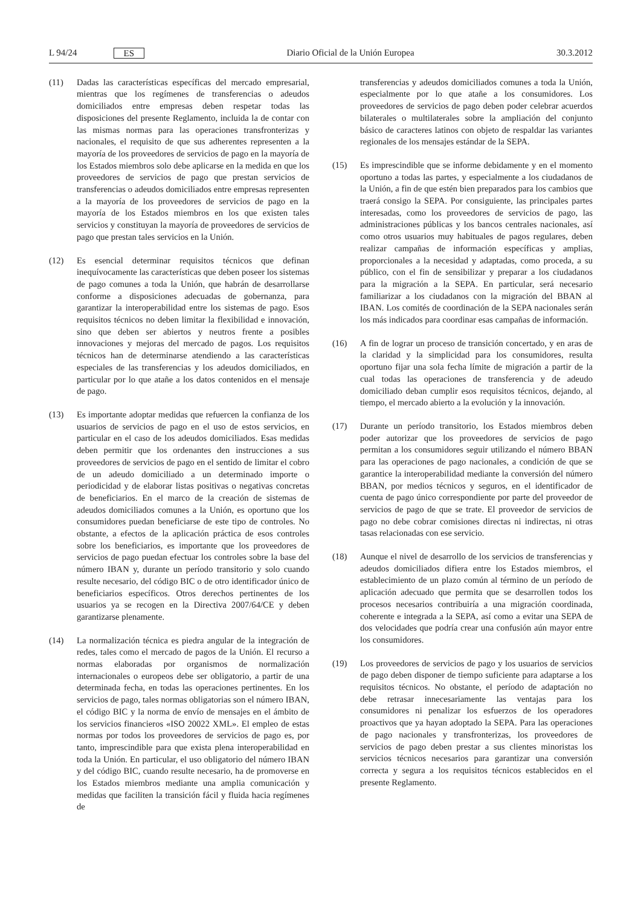L 94/24 ES
Diario Oficial de la Unión Europea 30.3.2012
(11) Dadas las características específicas del mercado empresarial, mientras que los regímenes de transferencias o adeudos domiciliados entre empresas deben respetar todas las disposiciones del presente Reglamento, incluida la de contar con las mismas normas para las operaciones transfronterizas y nacionales, el requisito de que sus adherentes representen a la mayoría de los proveedores de servicios de pago en la mayoría de los Estados miembros solo debe aplicarse en la medida en que los proveedores de servicios de pago que prestan servicios de transferencias o adeudos domiciliados entre empresas representen a la mayoría de los proveedores de servicios de pago en la mayoría de los Estados miembros en los que existen tales servicios y constituyan la mayoría de proveedores de servicios de pago que prestan tales servicios en la Unión.
(12) Es esencial determinar requisitos técnicos que definan inequívocamente las características que deben poseer los sistemas de pago comunes a toda la Unión, que habrán de desarrollarse conforme a disposiciones adecuadas de gobernanza, para garantizar la interoperabilidad entre los sistemas de pago. Esos requisitos técnicos no deben limitar la flexibilidad e innovación, sino que deben ser abiertos y neutros frente a posibles innovaciones y mejoras del mercado de pagos. Los requisitos técnicos han de determinarse atendiendo a las características especiales de las transferencias y los adeudos domiciliados, en particular por lo que atañe a los datos contenidos en el mensaje de pago.
(13) Es importante adoptar medidas que refuercen la confianza de los usuarios de servicios de pago en el uso de estos servicios, en particular en el caso de los adeudos domiciliados. Esas medidas deben permitir que los ordenantes den instrucciones a sus proveedores de servicios de pago en el sentido de limitar el cobro de un adeudo domiciliado a un determinado importe o periodicidad y de elaborar listas positivas o negativas concretas de beneficiarios. En el marco de la creación de sistemas de adeudos domiciliados comunes a la Unión, es oportuno que los consumidores puedan beneficiarse de este tipo de controles. No obstante, a efectos de la aplicación práctica de esos controles sobre los beneficiarios, es importante que los proveedores de servicios de pago puedan efectuar los controles sobre la base del número IBAN y, durante un período transitorio y solo cuando resulte necesario, del código BIC o de otro identificador único de beneficiarios específicos. Otros derechos pertinentes de los usuarios ya se recogen en la Directiva 2007/64/CE y deben garantizarse plenamente.
(14) La normalización técnica es piedra angular de la integración de redes, tales como el mercado de pagos de la Unión. El recurso a normas elaboradas por organismos de normalización internacionales o europeos debe ser obligatorio, a partir de una determinada fecha, en todas las operaciones pertinentes. En los servicios de pago, tales normas obligatorias son el número IBAN, el código BIC y la norma de envío de mensajes en el ámbito de los servicios financieros «ISO 20022 XML». El empleo de estas normas por todos los proveedores de servicios de pago es, por tanto, imprescindible para que exista plena interoperabilidad en toda la Unión. En particular, el uso obligatorio del número IBAN y del código BIC, cuando resulte necesario, ha de promoverse en los Estados miembros mediante una amplia comunicación y medidas que faciliten la transición fácil y fluida hacia regímenes de
transferencias y adeudos domiciliados comunes a toda la Unión, especialmente por lo que atañe a los consumidores. Los proveedores de servicios de pago deben poder celebrar acuerdos bilaterales o multilaterales sobre la ampliación del conjunto básico de caracteres latinos con objeto de respaldar las variantes regionales de los mensajes estándar de la SEPA.
(15) Es imprescindible que se informe debidamente y en el momento oportuno a todas las partes, y especialmente a los ciudadanos de la Unión, a fin de que estén bien preparados para los cambios que traerá consigo la SEPA. Por consiguiente, las principales partes interesadas, como los proveedores de servicios de pago, las administraciones públicas y los bancos centrales nacionales, así como otros usuarios muy habituales de pagos regulares, deben realizar campañas de información específicas y amplias, proporcionales a la necesidad y adaptadas, como proceda, a su público, con el fin de sensibilizar y preparar a los ciudadanos para la migración a la SEPA. En particular, será necesario familiarizar a los ciudadanos con la migración del BBAN al IBAN. Los comités de coordinación de la SEPA nacionales serán los más indicados para coordinar esas campañas de información.
(16) A fin de lograr un proceso de transición concertado, y en aras de la claridad y la simplicidad para los consumidores, resulta oportuno fijar una sola fecha límite de migración a partir de la cual todas las operaciones de transferencia y de adeudo domiciliado deban cumplir esos requisitos técnicos, dejando, al tiempo, el mercado abierto a la evolución y la innovación.
(17) Durante un período transitorio, los Estados miembros deben poder autorizar que los proveedores de servicios de pago permitan a los consumidores seguir utilizando el número BBAN para las operaciones de pago nacionales, a condición de que se garantice la interoperabilidad mediante la conversión del número BBAN, por medios técnicos y seguros, en el identificador de cuenta de pago único correspondiente por parte del proveedor de servicios de pago de que se trate. El proveedor de servicios de pago no debe cobrar comisiones directas ni indirectas, ni otras tasas relacionadas con ese servicio.
(18) Aunque el nivel de desarrollo de los servicios de transferencias y adeudos domiciliados difiera entre los Estados miembros, el establecimiento de un plazo común al término de un período de aplicación adecuado que permita que se desarrollen todos los procesos necesarios contribuiría a una migración coordinada, coherente e integrada a la SEPA, así como a evitar una SEPA de dos velocidades que podría crear una confusión aún mayor entre los consumidores.
(19) Los proveedores de servicios de pago y los usuarios de servicios de pago deben disponer de tiempo suficiente para adaptarse a los requisitos técnicos. No obstante, el período de adaptación no debe retrasar innecesariamente las ventajas para los consumidores ni penalizar los esfuerzos de los operadores proactivos que ya hayan adoptado la SEPA. Para las operaciones de pago nacionales y transfronterizas, los proveedores de servicios de pago deben prestar a sus clientes minoristas los servicios técnicos necesarios para garantizar una conversión correcta y segura a los requisitos técnicos establecidos en el presente Reglamento.